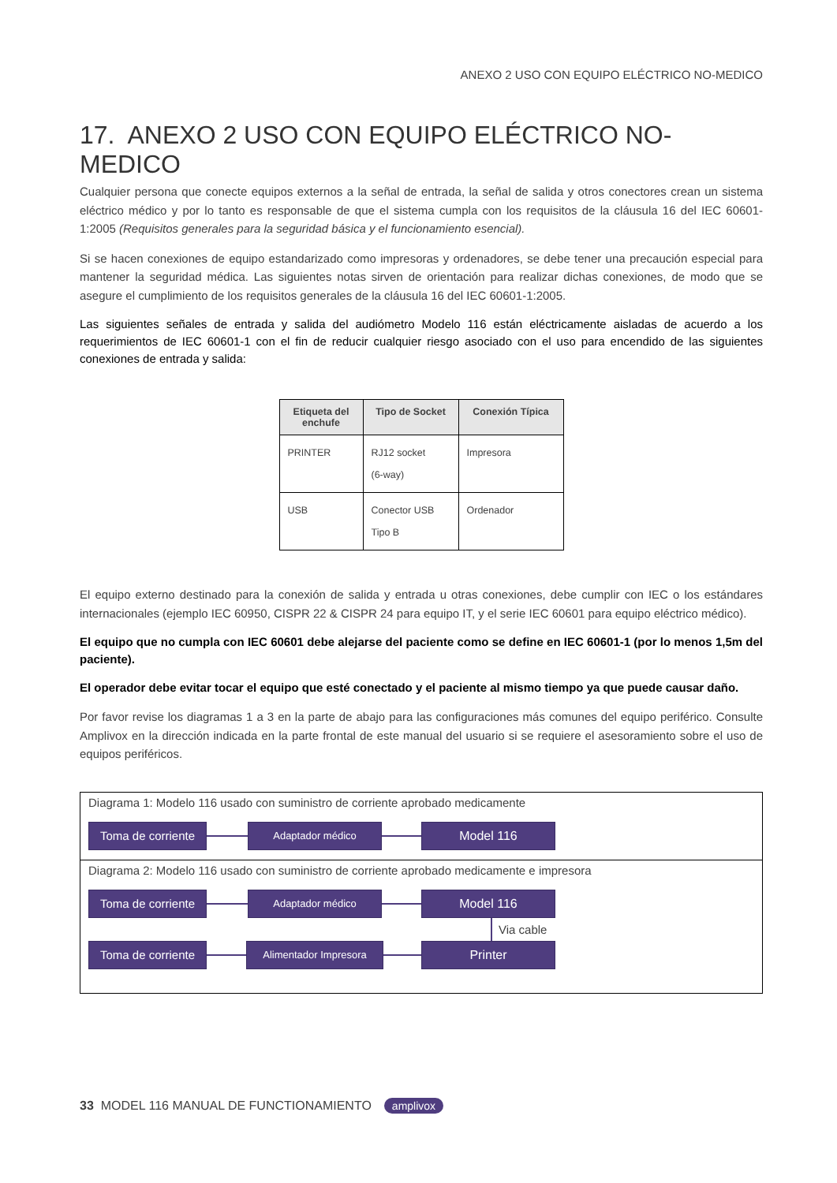ANEXO 2 USO CON EQUIPO ELÉCTRICO NO-MEDICO
17. ANEXO 2 USO CON EQUIPO ELÉCTRICO NO-MEDICO
Cualquier persona que conecte equipos externos a la señal de entrada, la señal de salida y otros conectores crean un sistema eléctrico médico y por lo tanto es responsable de que el sistema cumpla con los requisitos de la cláusula 16 del IEC 60601-1:2005 (Requisitos generales para la seguridad básica y el funcionamiento esencial).
Si se hacen conexiones de equipo estandarizado como impresoras y ordenadores, se debe tener una precaución especial para mantener la seguridad médica. Las siguientes notas sirven de orientación para realizar dichas conexiones, de modo que se asegure el cumplimiento de los requisitos generales de la cláusula 16 del IEC 60601-1:2005.
Las siguientes señales de entrada y salida del audiómetro Modelo 116 están eléctricamente aisladas de acuerdo a los requerimientos de IEC 60601-1 con el fin de reducir cualquier riesgo asociado con el uso para encendido de las siguientes conexiones de entrada y salida:
| Etiqueta del enchufe | Tipo de Socket | Conexión Típica |
| --- | --- | --- |
| PRINTER | RJ12 socket (6-way) | Impresora |
| USB | Conector USB Tipo B | Ordenador |
El equipo externo destinado para la conexión de salida y entrada u otras conexiones, debe cumplir con IEC o los estándares internacionales (ejemplo IEC 60950, CISPR 22 & CISPR 24 para equipo IT, y el serie IEC 60601 para equipo eléctrico médico).
El equipo que no cumpla con IEC 60601 debe alejarse del paciente como se define en IEC 60601-1 (por lo menos 1,5m del paciente).
El operador debe evitar tocar el equipo que esté conectado y el paciente al mismo tiempo ya que puede causar daño.
Por favor revise los diagramas 1 a 3 en la parte de abajo para las configuraciones más comunes del equipo periférico. Consulte Amplivox en la dirección indicada en la parte frontal de este manual del usuario si se requiere el asesoramiento sobre el uso de equipos periféricos.
Diagrama 1: Modelo 116 usado con suministro de corriente aprobado medicamente
Toma de corriente
Adaptador médico
Model 116
Diagrama 2: Modelo 116 usado con suministro de corriente aprobado medicamente e impresora
Toma de corriente
Adaptador médico
Model 116
Via cable
Toma de corriente
Alimentador Impresora
Printer
33 MODEL 116 MANUAL DE FUNCTIONAMIENTO amplivox